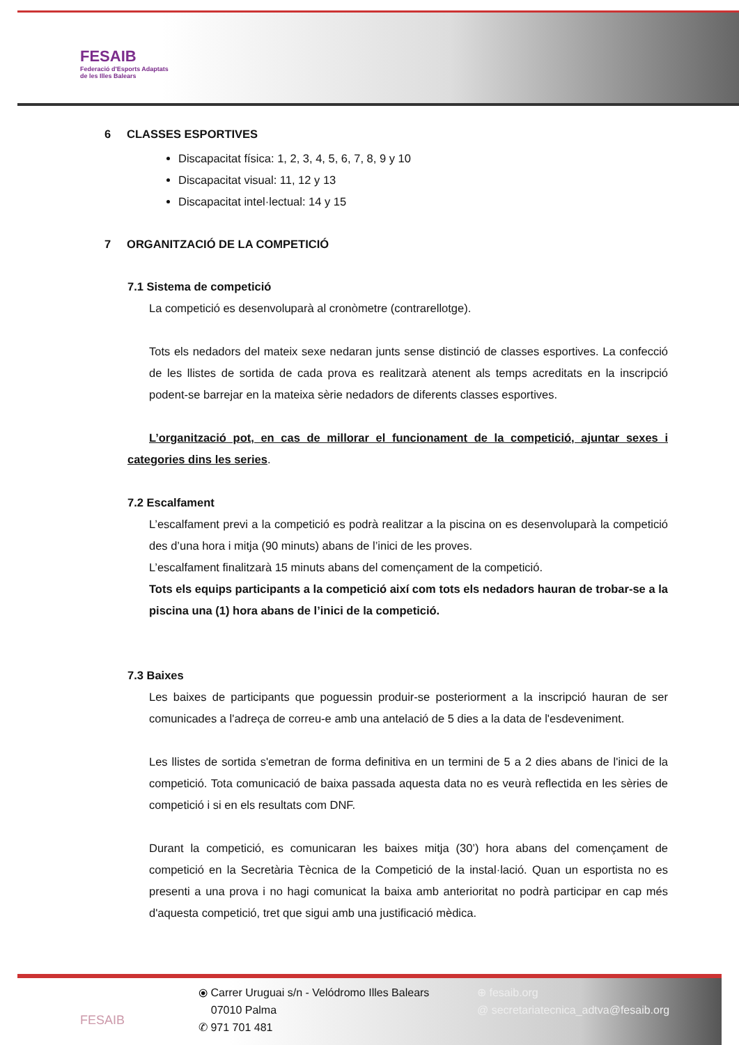FESAIB
Federació d'Esports Adaptats
de les Illes Balears
6 CLASSES ESPORTIVES
Discapacitat física: 1, 2, 3, 4, 5, 6, 7, 8, 9 y 10
Discapacitat visual: 11, 12 y 13
Discapacitat intel·lectual: 14 y 15
7 ORGANITZACIÓ DE LA COMPETICIÓ
7.1 Sistema de competició
La competició es desenvoluparà al cronòmetre (contrarellotge).
Tots els nedadors del mateix sexe nedaran junts sense distinció de classes esportives. La confecció de les llistes de sortida de cada prova es realitzarà atenent als temps acreditats en la inscripció podent-se barrejar en la mateixa sèrie nedadors de diferents classes esportives.
L’organització pot, en cas de millorar el funcionament de la competició, ajuntar sexes i categories dins les series.
7.2 Escalfament
L’escalfament previ a la competició es podrà realitzar a la piscina on es desenvoluparà la competició des d’una hora i mitja (90 minuts) abans de l’inici de les proves.
L’escalfament finalitzarà 15 minuts abans del començament de la competició.
Tots els equips participants a la competició així com tots els nedadors hauran de trobar-se a la piscina una (1) hora abans de l’inici de la competició.
7.3 Baixes
Les baixes de participants que poguessin produir-se posteriorment a la inscripció hauran de ser comunicades a l'adreça de correu-e amb una antelació de 5 dies a la data de l'esdeveniment.
Les llistes de sortida s'emetran de forma definitiva en un termini de 5 a 2 dies abans de l'inici de la competició. Tota comunicació de baixa passada aquesta data no es veurà reflectida en les sèries de competició i si en els resultats com DNF.
Durant la competició, es comunicaran les baixes mitja (30’) hora abans del començament de competició en la Secretària Tècnica de la Competició de la instal·lació. Quan un esportista no es presenti a una prova i no hagi comunicat la baixa amb anterioritat no podrà participar en cap més d'aquesta competició, tret que sigui amb una justificació mèdica.
FESAIB
⦿ Carrer Uruguai s/n - Velódromo Illes Balears
07010 Palma
✆ 971 701 481
⊕ fesaib.org
@ secretariatecnica_adtva@fesaib.org